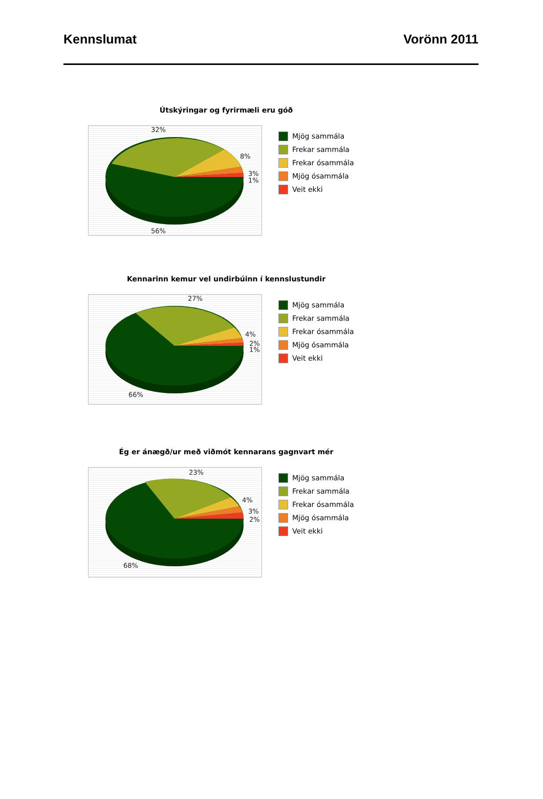Kennslumat Vorönn 2011
Útskýringar og fyrirmæli eru góð
32%
8%
3%
1%
56%
Mjög sammála
Frekar sammála
Frekar ósammála
Mjög ósammála
Veit ekki
Kennarinn kemur vel undirbúinn í kennslustundir
27%
4%
2%
1%
66%
Mjög sammála
Frekar sammála
Frekar ósammála
Mjög ósammála
Veit ekki
Ég er ánægð/ur með viðmót kennarans gagnvart mér
23%
4%
3%
2%
68%
Mjög sammála
Frekar sammála
Frekar ósammála
Mjög ósammála
Veit ekki